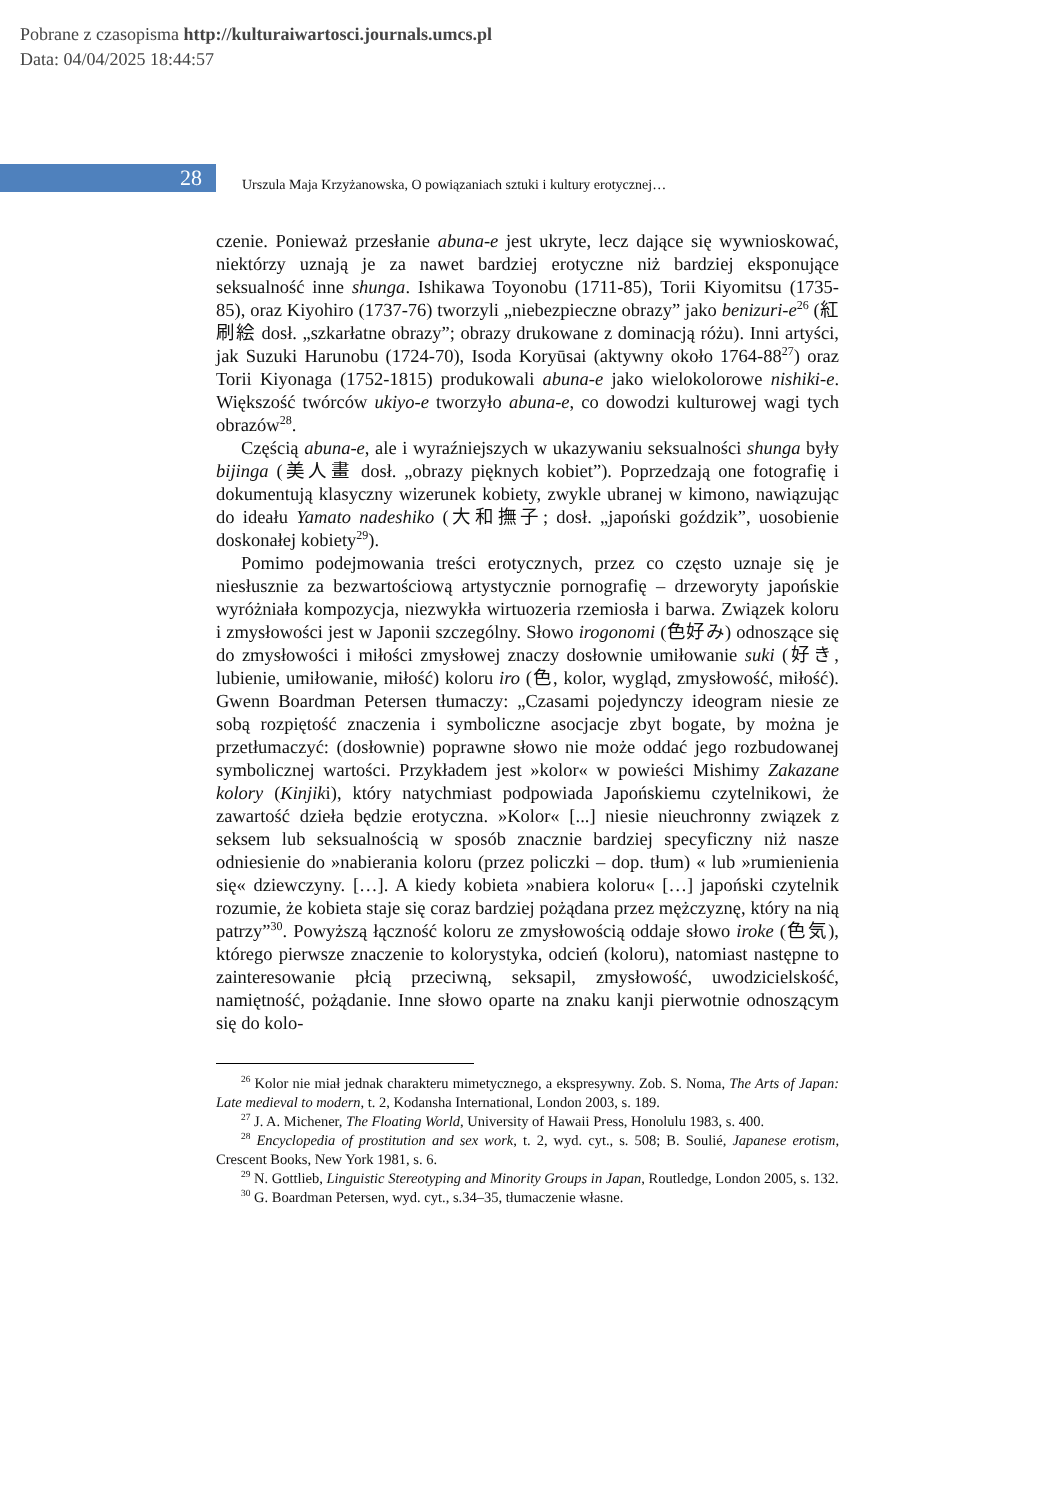Pobrane z czasopisma http://kulturaiwartosci.journals.umcs.pl
Data: 04/04/2025 18:44:57
28
Urszula Maja Krzyżanowska, O powiązaniach sztuki i kultury erotycznej…
czenie. Ponieważ przesłanie abuna-e jest ukryte, lecz dające się wywnioskować, niektórzy uznają je za nawet bardziej erotyczne niż bardziej eksponujące seksualność inne shunga. Ishikawa Toyonobu (1711-85), Torii Kiyomitsu (1735-85), oraz Kiyohiro (1737-76) tworzyli „niebezpieczne obrazy” jako benizuri-e<sup>26</sup> (紅刷絵 dosł. „szkarłatne obrazy”; obrazy drukowane z dominacją różu). Inni artyści, jak Suzuki Harunobu (1724-70), Isoda Koryūsai (aktywny około 1764-88<sup>27</sup>) oraz Torii Kiyonaga (1752-1815) produkowali abuna-e jako wielokolorowe nishiki-e. Większość twórców ukiyo-e tworzyło abuna-e, co dowodzi kulturowej wagi tych obrazów<sup>28</sup>.
Częścią abuna-e, ale i wyraźniejszych w ukazywaniu seksualności shunga były bijinga (美人畫 dosł. „obrazy pięknych kobiet”). Poprzedzają one fotografię i dokumentują klasyczny wizerunek kobiety, zwykle ubranej w kimono, nawiązując do ideału Yamato nadeshiko (大和撫子; dosł. „japoński goździk”, uosobienie doskonałej kobiety<sup>29</sup>).
Pomimo podejmowania treści erotycznych, przez co często uznaje się je niesłusznie za bezwartościową artystycznie pornografię – drzeworyty japońskie wyróżniała kompozycja, niezwykła wirtuozeria rzemiosła i barwa. Związek koloru i zmysłowości jest w Japonii szczególny. Słowo irogonomi (色好み) odnoszące się do zmysłowości i miłości zmysłowej znaczy dosłownie umiłowanie suki (好き, lubienie, umiłowanie, miłość) koloru iro (色, kolor, wygląd, zmysłowość, miłość). Gwenn Boardman Petersen tłumaczy: „Czasami pojedynczy ideogram niesie ze sobą rozpiętość znaczenia i symboliczne asocjacje zbyt bogate, by można je przetłumaczyć: (dosłownie) poprawne słowo nie może oddać jego rozbudowanej symbolicznej wartości. Przykładem jest »kolor« w powieści Mishimy Zakazane kolory (Kinjiki), który natychmiast podpowiada Japońskiemu czytelnikowi, że zawartość dzieła będzie erotyczna. »Kolor« [...] niesie nieuchronny związek z seksem lub seksualnością w sposób znacznie bardziej specyficzny niż nasze odniesienie do »nabierania koloru (przez policzki – dop. tłum) « lub »rumienienia się« dziewczyny. […]. A kiedy kobieta »nabiera koloru« […] japoński czytelnik rozumie, że kobieta staje się coraz bardziej pożądana przez mężczyznę, który na nią patrzy”<sup>30</sup>. Powyższą łączność koloru ze zmysłowością oddaje słowo iroke (色気), którego pierwsze znaczenie to kolorystyka, odcień (koloru), natomiast następne to zainteresowanie płcią przeciwną, seksapil, zmysłowość, uwodzicielskość, namiętność, pożądanie. Inne słowo oparte na znaku kanji pierwotnie odnoszącym się do kolo-
<sup>26</sup> Kolor nie miał jednak charakteru mimetycznego, a ekspresywny. Zob. S. Noma, The Arts of Japan: Late medieval to modern, t. 2, Kodansha International, London 2003, s. 189.
<sup>27</sup> J. A. Michener, The Floating World, University of Hawaii Press, Honolulu 1983, s. 400.
<sup>28</sup> Encyclopedia of prostitution and sex work, t. 2, wyd. cyt., s. 508; B. Soulié, Japanese erotism, Crescent Books, New York 1981, s. 6.
<sup>29</sup> N. Gottlieb, Linguistic Stereotyping and Minority Groups in Japan, Routledge, London 2005, s. 132.
<sup>30</sup> G. Boardman Petersen, wyd. cyt., s.34–35, tłumaczenie własne.